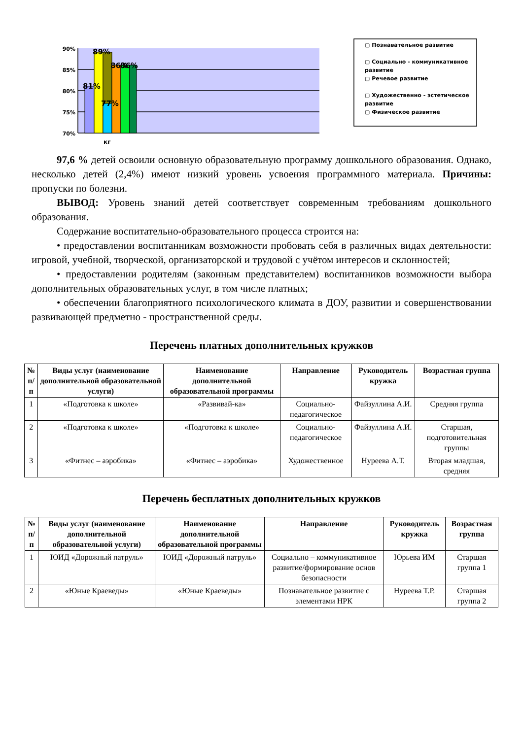90%
85%
80%
75%
70%
89%
81%
77%
86%
86%
кг
▢ Познавательное развитие
▢ Социально - коммуникативное развитие
▢ Речевое развитие
▢ Художественно - эстетическое развитие
▢ Физическое развитие
97,6 % детей освоили основную образовательную программу дошкольного образования. Однако, несколько детей (2,4%) имеют низкий уровень усвоения программного материала. Причины: пропуски по болезни.
ВЫВОД: Уровень знаний детей соответствует современным требованиям дошкольного образования.
Содержание воспитательно-образовательного процесса строится на:
• предоставлении воспитанникам возможности пробовать себя в различных видах деятельности: игровой, учебной, творческой, организаторской и трудовой с учётом интересов и склонностей;
• предоставлении родителям (законным представителем) воспитанников возможности выбора дополнительных образовательных услуг, в том числе платных;
• обеспечении благоприятного психологического климата в ДОУ, развитии и совершенствовании развивающей предметно - пространственной среды.
Перечень платных дополнительных кружков
| № п/п | Виды услуг (наименование дополнительной образовательной услуги) | Наименование дополнительной образовательной программы | Направление | Руководитель кружка | Возрастная группа |
| --- | --- | --- | --- | --- | --- |
| 1 | «Подготовка к школе» | «Развивай-ка» | Социально-педагогическое | Файзуллина А.И. | Средняя группа |
| 2 | «Подготовка к школе» | «Подготовка к школе» | Социально-педагогическое | Файзуллина А.И. | Старшая, подготовительная группы |
| 3 | «Фитнес – аэробика» | «Фитнес – аэробика» | Художественное | Нуреева А.Т. | Вторая младшая, средняя |
Перечень бесплатных дополнительных кружков
| № п/п | Виды услуг (наименование дополнительной образовательной услуги) | Наименование дополнительной образовательной программы | Направление | Руководитель кружка | Возрастная группа |
| --- | --- | --- | --- | --- | --- |
| 1 | ЮИД «Дорожный патруль» | ЮИД «Дорожный патруль» | Социально – коммуникативное развитие/формирование основ безопасности | Юрьева ИМ | Старшая группа 1 |
| 2 | «Юные Краеведы» | «Юные Краеведы» | Познавательное развитие с элементами НРК | Нуреева Т.Р. | Старшая группа 2 |